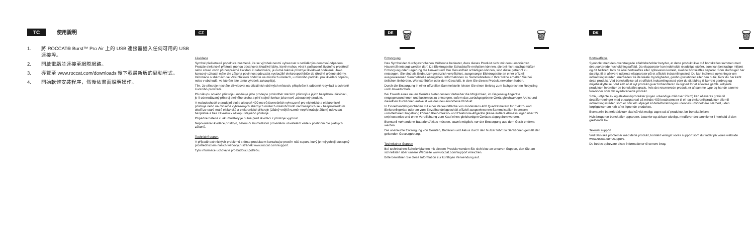TC 使用說明
1. 將 ROCCAT® Burst™ Pro Air 上的 USB 連接器插入任何可用的 USB 連接埠。
2. 開啟電腦並連接至網際網路。
3. 導覽至 www.roccat.com/downloads 後下載最新版的驅動程式。
4. 開始軟體安裝程序，然後依畫面說明操作。
CZ
🗑
Likvidace
Symbol přeškrtnuté popelnice znamená, že se výrobek nesmí vyhazovat s netříděným domovní odpadem. Protože elektrické přístroje mohou obsahovat škodlivé látky, které mohou vést k poškození životního prostředí nebo zdraví osob při nesprávné likvidaci či skladování, je nutné takové přístroje likvidovat odděleně. Jako koncový uživatel máte dle zákona povinnost odevzdat vysloužilé elektrospotřebiče do úředně určené sběrny. Informace o sběrnách ve Vaší blízkosti obdržíte na místních úřadech, u místního podniku pro likvidaci odpadu, nebo v obchodě, ve kterém jste tento výrobek zakoupil(a).
Tím, že přístroje necháte zlikvidovat na oficiálních sběrných místech, přispíváte k odborné recyklaci a ochraně životního prostředí.
Při nákupu nového přístroje umožňuje jeho prodejce protiodběr starších přístrojů a jejich bezplatnou likvidaci, je-li odevzdávaný přístroj stejného druhu a plní stejné funkce jako nově zakoupený produkt.
V maloobchodě o prodejní ploše alespoň 400 metrů čtverečních vyhrazené pro elektrické a elektronické přístroje nebo na oficiálně vyhrazených sběrných místech maloobchodů nacházejících se v bezprostředním okolí lze staré malé elektrické a elektronické přístroje (žádný vnější rozměr nepřekračuje 25cm) odevzdat bezplatně a bez závazku k nákupu stejného přístroje.
Případné baterie či akumulátory je nutné před likvidací z přístroje vyjmout.
Nepovolená likvidace přístrojů, baterií či akumulátorů prováděná uživatelem vede k postihům dle platných zákonů.
Technický suport
V případě technických problémů s tímto produktem kontaktujte prosím náš suport, který je nejrychleji dostupný prostřednictvím našich webových stránek www.roccat.com/support.
Tyto informace uchovejte pro budoucí potřebu.
DE
🗑
Entsorgung
Das Symbol der durchgestrichenen Mülltonne bedeutet, dass dieses Produkt nicht mit dem unsortierten Hausmüll entsorgt werden darf. Da Elektrogeräte Schadstoffe enthalten können, die bei nicht-sachgemäßer Entsorgung oder Lagerung die Umwelt und Ihre Gesundheit schädigen können, sind diese getrennt zu entsorgen. Sie sind als Endnutzer gesetzlich verpflichtet, ausgesorgte Elektrogeräte an einer offiziell ausgewiesenen Sammelstelle abzugeben. Informationen zu Sammelstellen in Ihrer Nähe erhalten Sie bei örtlichen Behörden, Wertstoffhöfen oder dem Geschäft, in dem Sie dieses Produkt erworben haben.
Durch die Entsorgung in einer offiziellen Sammelstelle leisten Sie einen Beitrag zum fachgerechten Recycling und Umweltschutz.
Bei Erwerb eines neuen Gerätes bietet dessen Vertreiber die Möglichkeit, im Gegenzug Altgeräte entgegenzunehmen und kostenlos zu entsorgen, sofern das zurückgegebene Gerät gleichwertiger Art ist und dieselben Funktionen aufweist wie das neu erworbene Produkt.
In Einzelhandelsgeschäften mit einer Verkaufsfläche von mindestens 400 Quadratmetern für Elektro- und Elektronikgeräte oder an vom Einzelhandelsgeschäft offiziell ausgewiesenen Sammelstellen in dessen unmittelbarer Umgebung können Klein-Elektro- und Elektronik-Altgeräte (keine äußere Abmessungen über 25 cm) kostenlos und ohne Verpflichtung zum Kauf eines gleichartigen Gerätes abgegeben werden.
Eventuell vorhandene Batterien/Akkus müssen, soweit möglich, vor der Entsorgung aus dem Gerät entfernt werden.
Die unerlaubte Entsorgung von Geräten, Batterien und Akkus durch den Nutzer führt zu Sanktionen gemäß der geltenden Gesetzgebung.
Technischer Support
Bei technischen Schwierigkeiten mit diesem Produkt wenden Sie sich bitte an unseren Support, den Sie am schnellsten über unsere Webseite www.roccat.com/support erreichen.
Bitte bewahren Sie diese Information zur künftigen Verwendung auf.
DK
🗑
Bortskaffelse
Symbolet med den overstregede affaldsbeholder betyder, at dette produkt ikke må bortskaffes sammen med det usorterede husholdningsaffald. Da elapparater kan indeholde skadelige stoffer, som kan beskadige miljøet og dit helbred, hvis de ikke bortskaffes eller opbevares korrekt, skal de bortskaffes separat. Som slutbruger har du pligt til at aflevere udtjente elapparater på et officielt indsamlingssted. Du kan indhente oplysninger om indsamlingssteder i nærheden fra de lokale myndigheder, genbrugsstationer eller den butik, hvor du har købt dette produkt. Ved bortskaffelse på et officielt indsamlingssted yder du dit bidrag til korrekt genbrug og miljøbeskyttelse. Ved køb af et nyt produkt giver forhandleren mulighed for at aflevere gamle, udtjente produkter, hvorefter de bortskaffes gratis, hvis det returnerede produkt er af samme type og har de samme funktioner som det nyerhvervede produkt.
Små, udtjente el- og elektronikprodukter (ingen udvendige mål over 25cm) kan afleveres gratis til detailforretninger med et salgsareal på mindst 400 kvadratmeter til el- og elektronikprodukter eller til indsamlingssteder, som er officielt udpeget af detailforretningen i dennes umiddelbare nærhed, uden forpligtelser om køb af et lignende produktet.
Eventuelle batterier/akkuer skal så vidt muligt tages ud af produktet før bortskaffelsen.
Hvis brugeren bortskaffer apparater, batterier og akkuer ulovligt, medfører det sanktioner i henhold til den gældende lov.
Teknisk support
Ved tekniske problemer med dette produkt, kontakt venligst vores support som du finder på vores webside www.roccat.com/support.
Du bedes opbevare disse informationer til senere brug.